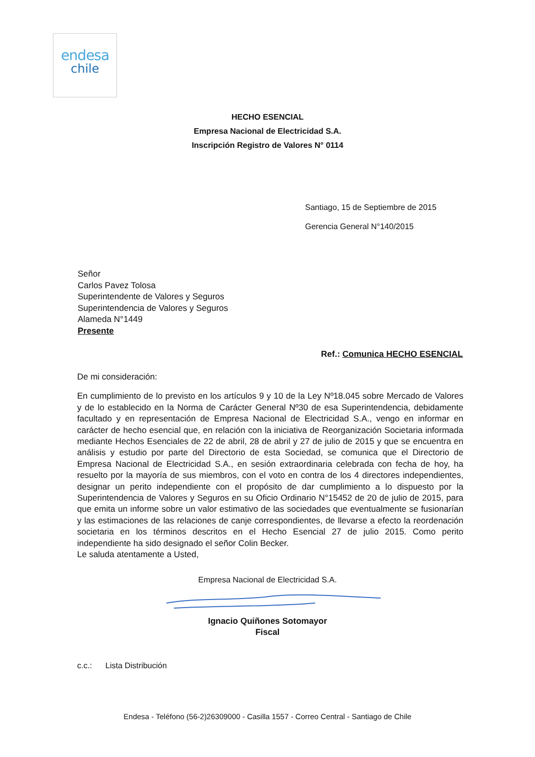endesa
chile
HECHO ESENCIAL
Empresa Nacional de Electricidad S.A.
Inscripción Registro de Valores N° 0114
Santiago, 15 de Septiembre de 2015
Gerencia General N°140/2015
Señor
Carlos Pavez Tolosa
Superintendente de Valores y Seguros
Superintendencia de Valores y Seguros
Alameda N°1449
Presente
Ref.: Comunica HECHO ESENCIAL
De mi consideración:
En cumplimiento de lo previsto en los artículos 9 y 10 de la Ley Nº18.045 sobre Mercado de Valores y de lo establecido en la Norma de Carácter General Nº30 de esa Superintendencia, debidamente facultado y en representación de Empresa Nacional de Electricidad S.A., vengo en informar en carácter de hecho esencial que, en relación con la iniciativa de Reorganización Societaria informada mediante Hechos Esenciales de 22 de abril, 28 de abril y 27 de julio de 2015 y que se encuentra en análisis y estudio por parte del Directorio de esta Sociedad, se comunica que el Directorio de Empresa Nacional de Electricidad S.A., en sesión extraordinaria celebrada con fecha de hoy, ha resuelto por la mayoría de sus miembros, con el voto en contra de los 4 directores independientes, designar un perito independiente con el propósito de dar cumplimiento a lo dispuesto por la Superintendencia de Valores y Seguros en su Oficio Ordinario N°15452 de 20 de julio de 2015, para que emita un informe sobre un valor estimativo de las sociedades que eventualmente se fusionarían y las estimaciones de las relaciones de canje correspondientes, de llevarse a efecto la reordenación societaria en los términos descritos en el Hecho Esencial 27 de julio 2015. Como perito independiente ha sido designado el señor Colin Becker.
Le saluda atentamente a Usted,
Empresa Nacional de Electricidad S.A.
Ignacio Quiñones Sotomayor
Fiscal
c.c.: Lista Distribución
Endesa - Teléfono (56-2)26309000 - Casilla 1557 - Correo Central - Santiago de Chile